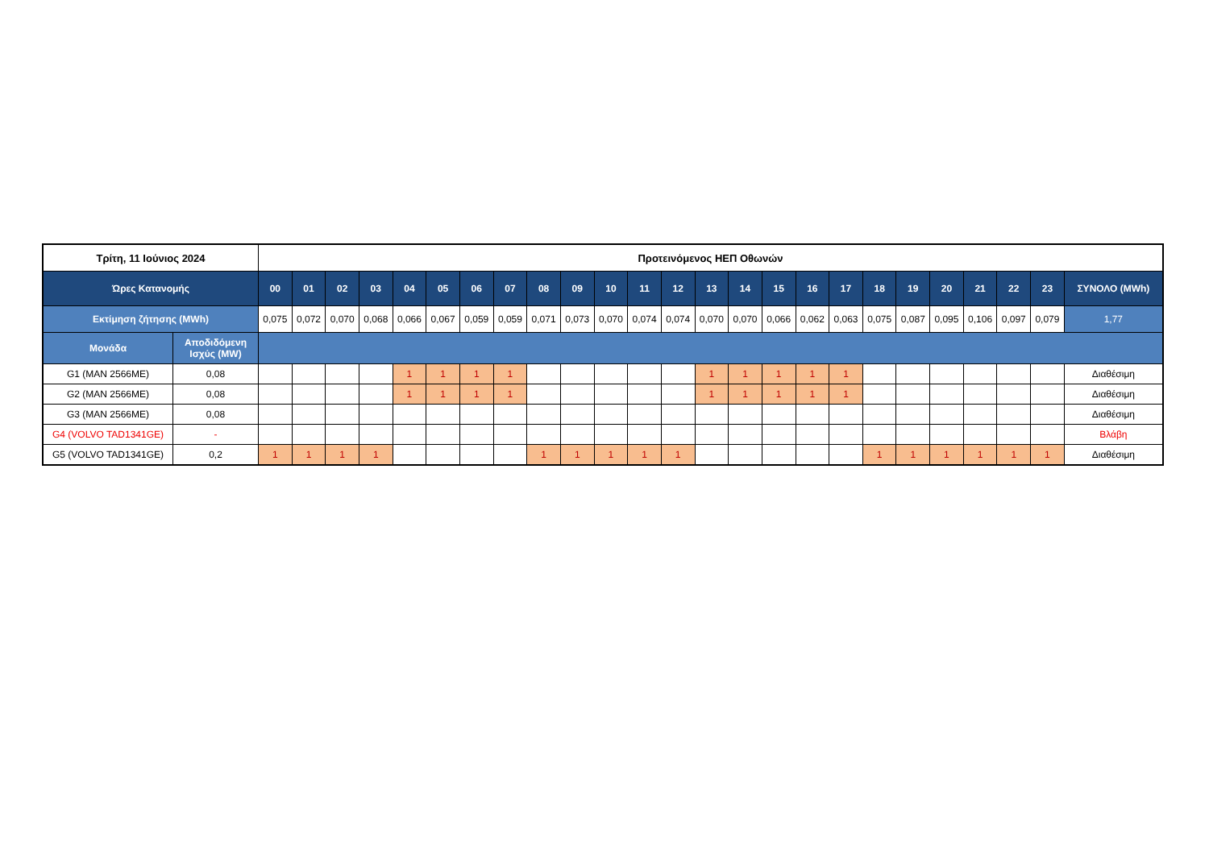| Τρίτη, 11 Ιούνιος 2024 | | Προτεινόμενος ΗΕΠ Οθωνών | | | | | | | | | | | | | | | | | | | | | | | | |
| Ώρες Κατανομής | | 00 | 01 | 02 | 03 | 04 | 05 | 06 | 07 | 08 | 09 | 10 | 11 | 12 | 13 | 14 | 15 | 16 | 17 | 18 | 19 | 20 | 21 | 22 | 23 | ΣΥΝΟΛΟ (MWh) |
| Εκτίμηση ζήτησης (MWh) | | 0,075 | 0,072 | 0,070 | 0,068 | 0,066 | 0,067 | 0,059 | 0,059 | 0,071 | 0,073 | 0,070 | 0,074 | 0,074 | 0,070 | 0,070 | 0,066 | 0,062 | 0,063 | 0,075 | 0,087 | 0,095 | 0,106 | 0,097 | 0,079 | 1,77 |
| Μονάδα | Αποδιδόμενη Ισχύς (MW) | | | | | | | | | | | | | | | | | | | | | | | | | |
| G1 (MAN 2566ME) | 0,08 | | | | | 1 | 1 | 1 | 1 | | | | | | 1 | 1 | 1 | 1 | 1 | | | | | | | Διαθέσιμη |
| G2 (MAN 2566ME) | 0,08 | | | | | 1 | 1 | 1 | 1 | | | | | | 1 | 1 | 1 | 1 | 1 | | | | | | | Διαθέσιμη |
| G3 (MAN 2566ME) | 0,08 | | | | | | | | | | | | | | | | | | | | | | | | | Διαθέσιμη |
| G4 (VOLVO TAD1341GE) | - | | | | | | | | | | | | | | | | | | | | | | | | | Βλάβη |
| G5 (VOLVO TAD1341GE) | 0,2 | 1 | 1 | 1 | 1 | | | | | 1 | 1 | 1 | 1 | 1 | | | | | | 1 | 1 | 1 | 1 | 1 | 1 | Διαθέσιμη |